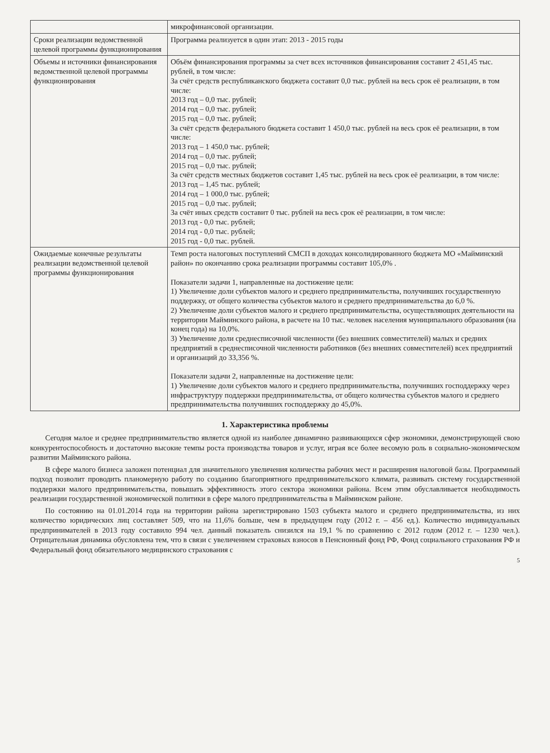| | микрофинансовой организации. |
| Сроки реализации ведомственной целевой программы функционирования | Программа реализуется в один этап: 2013 - 2015 годы |
| Объемы и источники финансирования ведомственной целевой программы функционирования | Объём финансирования программы за счет всех источников финансирования составит 2 451,45 тыс. рублей, в том числе: За счёт средств республиканского бюджета составит 0,0 тыс. рублей на весь срок её реализации, в том числе: 2013 год – 0,0 тыс. рублей; 2014 год – 0,0 тыс. рублей; 2015 год – 0,0 тыс. рублей; За счёт средств федерального бюджета составит 1 450,0 тыс. рублей на весь срок её реализации, в том числе: 2013 год – 1 450,0 тыс. рублей; 2014 год – 0,0 тыс. рублей; 2015 год – 0,0 тыс. рублей; За счёт средств местных бюджетов составит 1,45 тыс. рублей на весь срок её реализации, в том числе: 2013 год – 1,45 тыс. рублей; 2014 год – 1 000,0 тыс. рублей; 2015 год – 0,0 тыс. рублей; За счёт иных средств составит 0 тыс. рублей на весь срок её реализации, в том числе: 2013 год - 0,0 тыс. рублей; 2014 год - 0,0 тыс. рублей; 2015 год - 0,0 тыс. рублей. |
| Ожидаемые конечные результаты реализации ведомственной целевой программы функционирования | Темп роста налоговых поступлений СМСП в доходах консолидированного бюджета МО «Майминский район» по окончанию срока реализации программы составит 105,0% . Показатели задачи 1, направленные на достижение цели: 1) Увеличение доли субъектов малого и среднего предпринимательства, получивших государственную поддержку, от общего количества субъектов малого и среднего предпринимательства до 6,0 %. 2) Увеличение доли субъектов малого и среднего предпринимательства, осуществляющих деятельности на территории Майминского района, в расчете на 10 тыс. человек населения муниципального образования (на конец года) на 10,0%. 3) Увеличение доли среднесписочной численности (без внешних совместителей) малых и средних предприятий в среднесписочной численности работников (без внешних совместителей) всех предприятий и организаций до 33,356 %. Показатели задачи 2, направленные на достижение цели: 1) Увеличение доли субъектов малого и среднего предпринимательства, получивших господдержку через инфраструктуру поддержки предпринимательства, от общего количества субъектов малого и среднего предпринимательства получивших господдержку до 45,0%. |
1. Характеристика проблемы
Сегодня малое и среднее предпринимательство является одной из наиболее динамично развивающихся сфер экономики, демонстрирующей свою конкурентоспособность и достаточно высокие темпы роста производства товаров и услуг, играя все более весомую роль в социально-экономическом развитии Майминского района.
В сфере малого бизнеса заложен потенциал для значительного увеличения количества рабочих мест и расширения налоговой базы. Программный подход позволит проводить планомерную работу по созданию благоприятного предпринимательского климата, развивать систему государственной поддержки малого предпринимательства, повышать эффективность этого сектора экономики района. Всем этим обуславливается необходимость реализации государственной экономической политики в сфере малого предпринимательства в Майминском районе.
По состоянию на 01.01.2014 года на территории района зарегистрировано 1503 субъекта малого и среднего предпринимательства, из них количество юридических лиц составляет 509, что на 11,6% больше, чем в предыдущем году (2012 г. – 456 ед.). Количество индивидуальных предпринимателей в 2013 году составило 994 чел. данный показатель снизился на 19,1 % по сравнению с 2012 годом (2012 г. – 1230 чел.). Отрицательная динамика обусловлена тем, что в связи с увеличением страховых взносов в Пенсионный фонд РФ, Фонд социального страхования РФ и Федеральный фонд обязательного медицинского страхования с
5